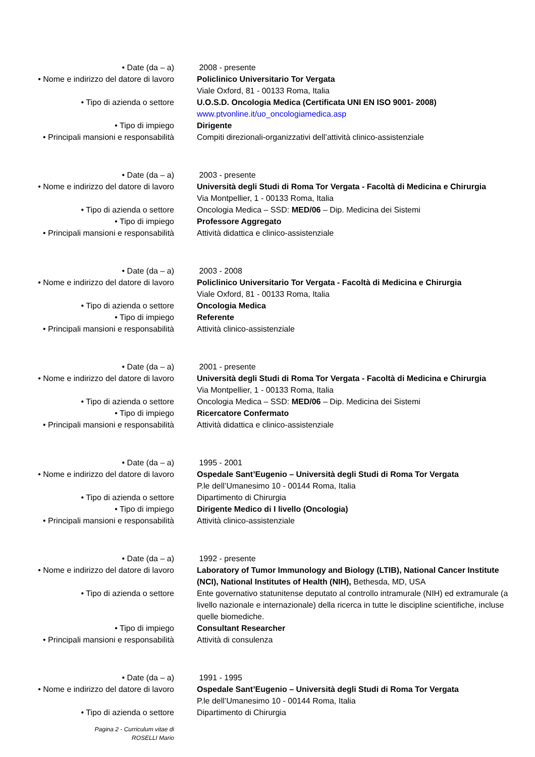• Date (da – a) 2008 - presente
• Nome e indirizzo del datore di lavoro
Policlinico Universitario Tor Vergata
Viale Oxford, 81 - 00133 Roma, Italia
• Tipo di azienda o settore U.O.S.D. Oncologia Medica (Certificata UNI EN ISO 9001- 2008)
www.ptvonline.it/uo_oncologiamedica.asp
• Tipo di impiego Dirigente
• Principali mansioni e responsabilità
Compiti direzionali-organizzativi dell’attività clinico-assistenziale
• Date (da – a) 2003 - presente
• Nome e indirizzo del datore di lavoro
Università degli Studi di Roma Tor Vergata - Facoltà di Medicina e Chirurgia
Via Montpellier, 1 - 00133 Roma, Italia
• Tipo di azienda o settore Oncologia Medica – SSD: MED/06 – Dip. Medicina dei Sistemi
• Tipo di impiego Professore Aggregato
• Principali mansioni e responsabilità
Attività didattica e clinico-assistenziale
• Date (da – a) 2003 - 2008
• Nome e indirizzo del datore di lavoro
Policlinico Universitario Tor Vergata - Facoltà di Medicina e Chirurgia
Viale Oxford, 81 - 00133 Roma, Italia
• Tipo di azienda o settore Oncologia Medica
• Tipo di impiego Referente
• Principali mansioni e responsabilità
Attività clinico-assistenziale
• Date (da – a) 2001 - presente
• Nome e indirizzo del datore di lavoro
Università degli Studi di Roma Tor Vergata - Facoltà di Medicina e Chirurgia
Via Montpellier, 1 - 00133 Roma, Italia
• Tipo di azienda o settore Oncologia Medica – SSD: MED/06 – Dip. Medicina dei Sistemi
• Tipo di impiego Ricercatore Confermato
• Principali mansioni e responsabilità
Attività didattica e clinico-assistenziale
• Date (da – a) 1995 - 2001
• Nome e indirizzo del datore di lavoro
Ospedale Sant’Eugenio – Università degli Studi di Roma Tor Vergata
P.le dell’Umanesimo 10 - 00144 Roma, Italia
• Tipo di azienda o settore Dipartimento di Chirurgia
• Tipo di impiego Dirigente Medico di I livello (Oncologia)
• Principali mansioni e responsabilità
Attività clinico-assistenziale
• Date (da – a) 1992 - presente
• Nome e indirizzo del datore di lavoro
Laboratory of Tumor Immunology and Biology (LTIB), National Cancer Institute (NCI), National Institutes of Health (NIH), Bethesda, MD, USA
• Tipo di azienda o settore Ente governativo statunitense deputato al controllo intramurale (NIH) ed extramurale (a livello nazionale e internazionale) della ricerca in tutte le discipline scientifiche, incluse quelle biomediche.
• Tipo di impiego Consultant Researcher
• Principali mansioni e responsabilità
Attività di consulenza
• Date (da – a) 1991 - 1995
• Nome e indirizzo del datore di lavoro
Ospedale Sant’Eugenio – Università degli Studi di Roma Tor Vergata
P.le dell’Umanesimo 10 - 00144 Roma, Italia
• Tipo di azienda o settore Dipartimento di Chirurgia
Pagina 2 - Curriculum vitae di
ROSELLI Mario